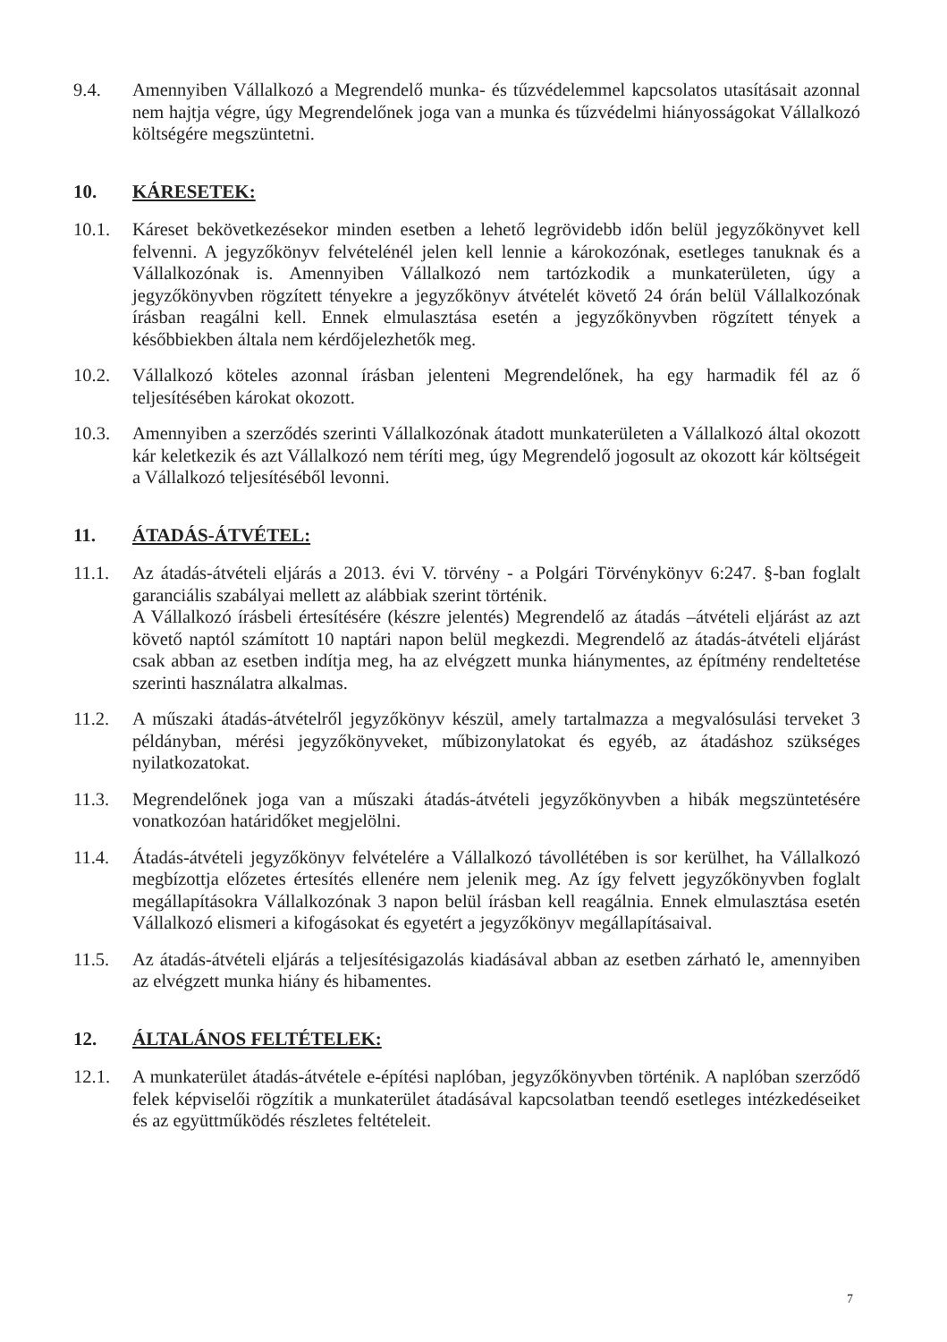9.4. Amennyiben Vállalkozó a Megrendelő munka- és tűzvédelemmel kapcsolatos utasításait azonnal nem hajtja végre, úgy Megrendelőnek joga van a munka és tűzvédelmi hiányosságokat Vállalkozó költségére megszüntetni.
10. KÁRESETEK:
10.1. Káreset bekövetkezésekor minden esetben a lehető legrövidebb időn belül jegyzőkönyvet kell felvenni. A jegyzőkönyv felvételénél jelen kell lennie a károkozónak, esetleges tanuknak és a Vállalkozónak is. Amennyiben Vállalkozó nem tartózkodik a munkaterületen, úgy a jegyzőkönyvben rögzített tényekre a jegyzőkönyv átvételét követő 24 órán belül Vállalkozónak írásban reagálni kell. Ennek elmulasztása esetén a jegyzőkönyvben rögzített tények a későbbiekben általa nem kérdőjelezhetők meg.
10.2. Vállalkozó köteles azonnal írásban jelenteni Megrendelőnek, ha egy harmadik fél az ő teljesítésében károkat okozott.
10.3. Amennyiben a szerződés szerinti Vállalkozónak átadott munkaterületen a Vállalkozó által okozott kár keletkezik és azt Vállalkozó nem téríti meg, úgy Megrendelő jogosult az okozott kár költségeit a Vállalkozó teljesítéséből levonni.
11. ÁTADÁS-ÁTVÉTEL:
11.1. Az átadás-átvételi eljárás a 2013. évi V. törvény - a Polgári Törvénykönyv 6:247. §-ban foglalt garanciális szabályai mellett az alábbiak szerint történik.
A Vállalkozó írásbeli értesítésére (készre jelentés) Megrendelő az átadás –átvételi eljárást az azt követő naptól számított 10 naptári napon belül megkezdi. Megrendelő az átadás-átvételi eljárást csak abban az esetben indítja meg, ha az elvégzett munka hiánymentes, az építmény rendeltetése szerinti használatra alkalmas.
11.2. A műszaki átadás-átvételről jegyzőkönyv készül, amely tartalmazza a megvalósulási terveket 3 példányban, mérési jegyzőkönyveket, műbizonylatokat és egyéb, az átadáshoz szükséges nyilatkozatokat.
11.3. Megrendelőnek joga van a műszaki átadás-átvételi jegyzőkönyvben a hibák megszüntetésére vonatkozóan határidőket megjelölni.
11.4. Átadás-átvételi jegyzőkönyv felvételére a Vállalkozó távollétében is sor kerülhet, ha Vállalkozó megbízottja előzetes értesítés ellenére nem jelenik meg. Az így felvett jegyzőkönyvben foglalt megállapításokra Vállalkozónak 3 napon belül írásban kell reagálnia. Ennek elmulasztása esetén Vállalkozó elismeri a kifogásokat és egyetért a jegyzőkönyv megállapításaival.
11.5. Az átadás-átvételi eljárás a teljesítésigazolás kiadásával abban az esetben zárható le, amennyiben az elvégzett munka hiány és hibamentes.
12. ÁLTALÁNOS FELTÉTELEK:
12.1. A munkaterület átadás-átvétele e-építési naplóban, jegyzőkönyvben történik. A naplóban szerződő felek képviselői rögzítik a munkaterület átadásával kapcsolatban teendő esetleges intézkedéseiket és az együttműködés részletes feltételeit.
7